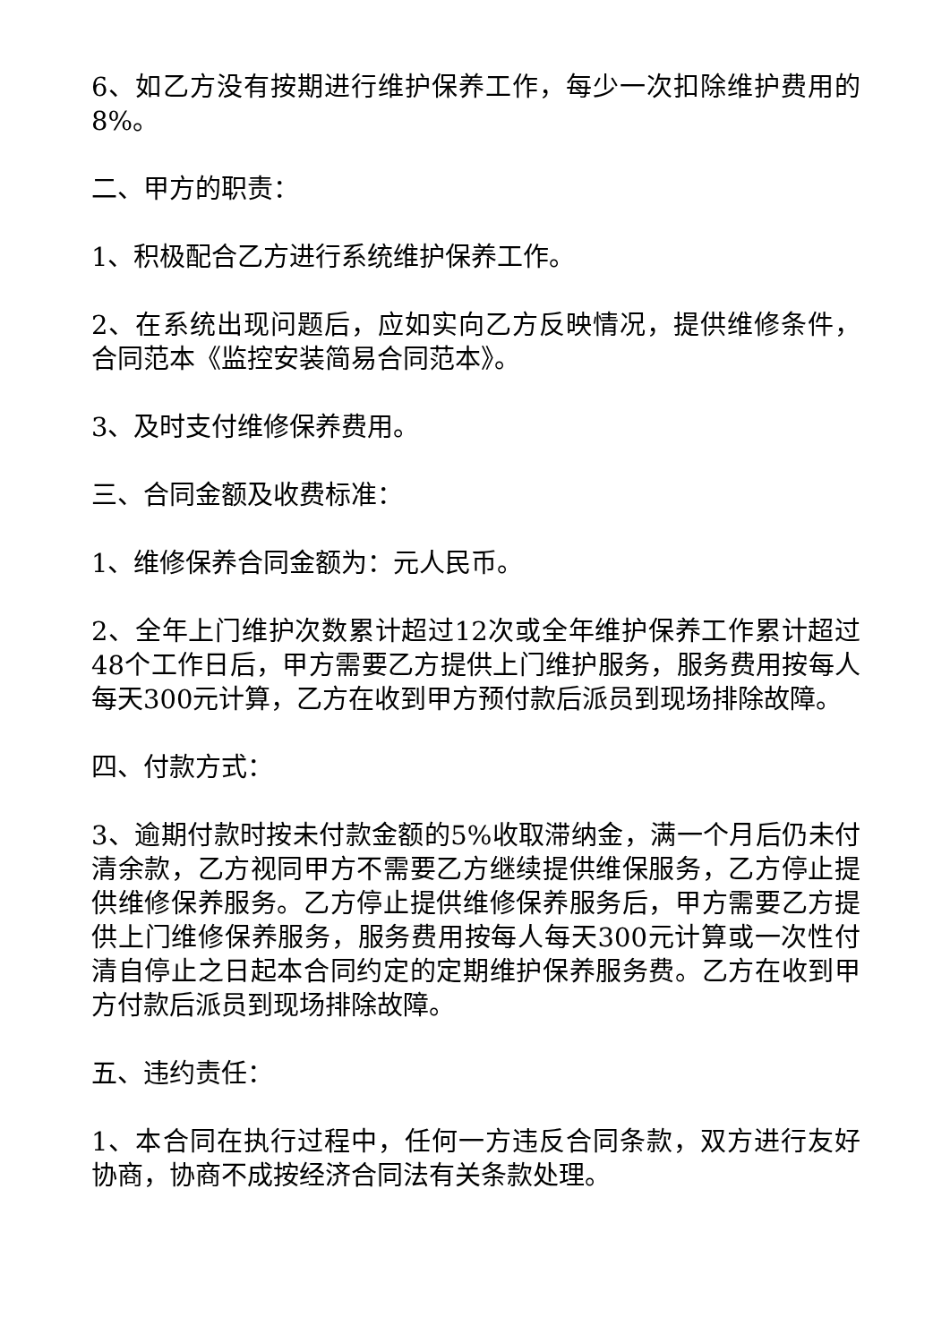6、如乙方没有按期进行维护保养工作，每少一次扣除维护费用的8%。
二、甲方的职责：
1、积极配合乙方进行系统维护保养工作。
2、在系统出现问题后，应如实向乙方反映情况，提供维修条件，合同范本《监控安装简易合同范本》。
3、及时支付维修保养费用。
三、合同金额及收费标准：
1、维修保养合同金额为：元人民币。
2、全年上门维护次数累计超过12次或全年维护保养工作累计超过48个工作日后，甲方需要乙方提供上门维护服务，服务费用按每人每天300元计算，乙方在收到甲方预付款后派员到现场排除故障。
四、付款方式：
3、逾期付款时按未付款金额的5%收取滞纳金，满一个月后仍未付清余款，乙方视同甲方不需要乙方继续提供维保服务，乙方停止提供维修保养服务。乙方停止提供维修保养服务后，甲方需要乙方提供上门维修保养服务，服务费用按每人每天300元计算或一次性付清自停止之日起本合同约定的定期维护保养服务费。乙方在收到甲方付款后派员到现场排除故障。
五、违约责任：
1、本合同在执行过程中，任何一方违反合同条款，双方进行友好协商，协商不成按经济合同法有关条款处理。